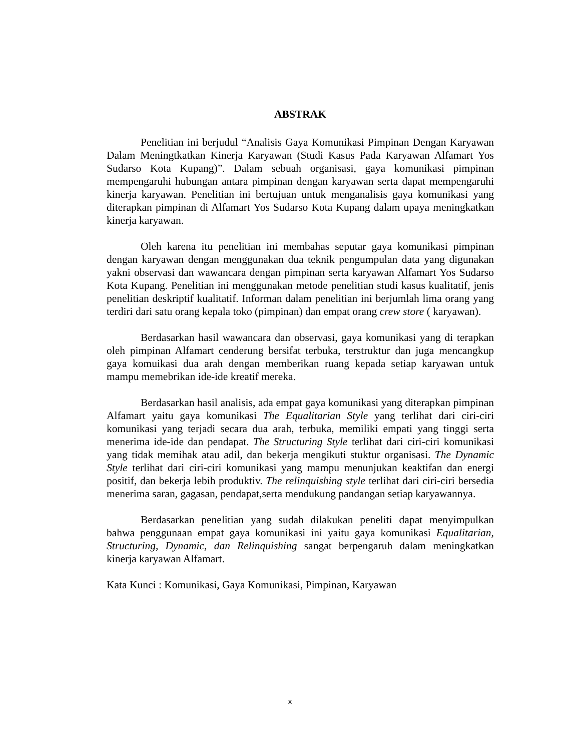ABSTRAK
Penelitian ini berjudul “Analisis Gaya Komunikasi Pimpinan Dengan Karyawan Dalam Meningtkatkan Kinerja Karyawan (Studi Kasus Pada Karyawan Alfamart Yos Sudarso Kota Kupang)”. Dalam sebuah organisasi, gaya komunikasi pimpinan mempengaruhi hubungan antara pimpinan dengan karyawan serta dapat mempengaruhi kinerja karyawan. Penelitian ini bertujuan untuk menganalisis gaya komunikasi yang diterapkan pimpinan di Alfamart Yos Sudarso Kota Kupang dalam upaya meningkatkan kinerja karyawan.
Oleh karena itu penelitian ini membahas seputar gaya komunikasi pimpinan dengan karyawan dengan menggunakan dua teknik pengumpulan data yang digunakan yakni observasi dan wawancara dengan pimpinan serta karyawan Alfamart Yos Sudarso Kota Kupang. Penelitian ini menggunakan metode penelitian studi kasus kualitatif, jenis penelitian deskriptif kualitatif. Informan dalam penelitian ini berjumlah lima orang yang terdiri dari satu orang kepala toko (pimpinan) dan empat orang crew store ( karyawan).
Berdasarkan hasil wawancara dan observasi, gaya komunikasi yang di terapkan oleh pimpinan Alfamart cenderung bersifat terbuka, terstruktur dan juga mencangkup gaya komuikasi dua arah dengan memberikan ruang kepada setiap karyawan untuk mampu memebrikan ide-ide kreatif mereka.
Berdasarkan hasil analisis, ada empat gaya komunikasi yang diterapkan pimpinan Alfamart yaitu gaya komunikasi The Equalitarian Style yang terlihat dari ciri-ciri komunikasi yang terjadi secara dua arah, terbuka, memiliki empati yang tinggi serta menerima ide-ide dan pendapat. The Structuring Style terlihat dari ciri-ciri komunikasi yang tidak memihak atau adil, dan bekerja mengikuti stuktur organisasi. The Dynamic Style terlihat dari ciri-ciri komunikasi yang mampu menunjukan keaktifan dan energi positif, dan bekerja lebih produktiv. The relinquishing style terlihat dari ciri-ciri bersedia menerima saran, gagasan, pendapat,serta mendukung pandangan setiap karyawannya.
Berdasarkan penelitian yang sudah dilakukan peneliti dapat menyimpulkan bahwa penggunaan empat gaya komunikasi ini yaitu gaya komunikasi Equalitarian, Structuring, Dynamic, dan Relinquishing sangat berpengaruh dalam meningkatkan kinerja karyawan Alfamart.
Kata Kunci : Komunikasi, Gaya Komunikasi, Pimpinan, Karyawan
x